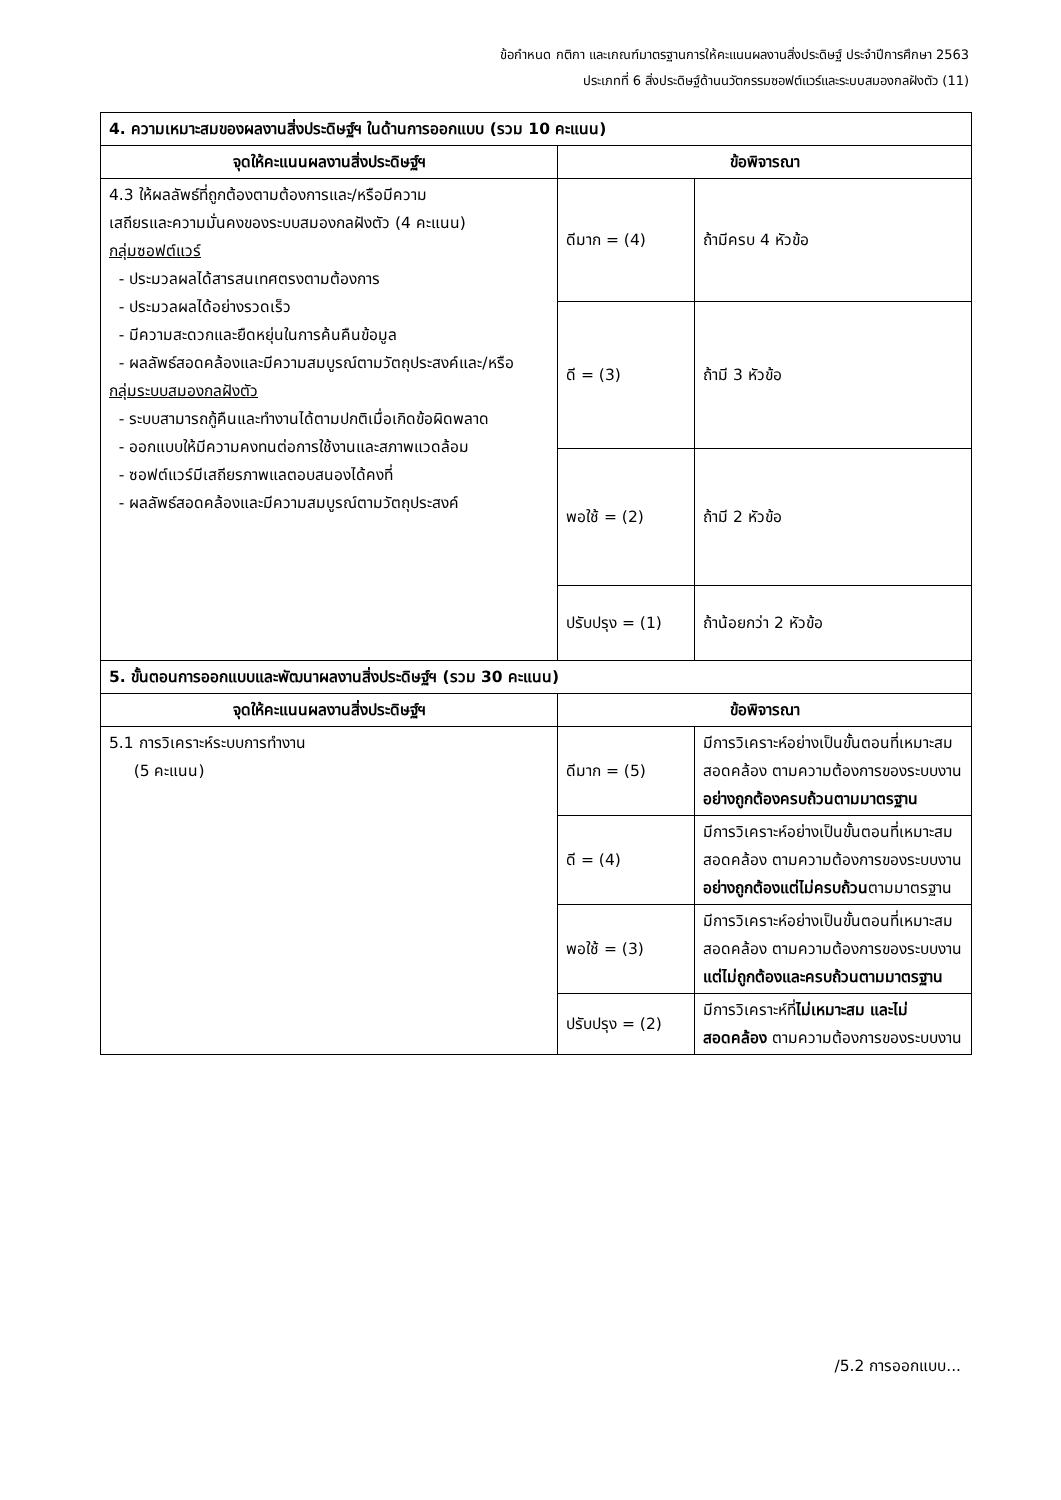ข้อกำหนด กติกา และเกณฑ์มาตรฐานการให้คะแนนผลงานสิ่งประดิษฐ์ ประจำปีการศึกษา 2563
ประเภทที่ 6 สิ่งประดิษฐ์ด้านนวัตกรรมซอฟต์แวร์และระบบสมองกลฝังตัว (11)
| 4. ความเหมาะสมของผลงานสิ่งประดิษฐ์ฯ ในด้านการออกแบบ (รวม 10 คะแนน) | | |
| จุดให้คะแนนผลงานสิ่งประดิษฐ์ฯ | ข้อพิจารณา | |
| 4.3 ให้ผลลัพธ์ที่ถูกต้องตามต้องการและ/หรือมีความ เสถียรและความมั่นคงของระบบสมองกลฝังตัว (4 คะแนน) กลุ่มซอฟต์แวร์ - ประมวลผลได้สารสนเทศตรงตามต้องการ - ประมวลผลได้อย่างรวดเร็ว - มีความสะดวกและยืดหยุ่นในการค้นคืนข้อมูล - ผลลัพธ์สอดคล้องและมีความสมบูรณ์ตามวัตถุประสงค์และ/หรือ กลุ่มระบบสมองกลฝังตัว - ระบบสามารถกู้คืนและทำงานได้ตามปกติเมื่อเกิดข้อผิดพลาด - ออกแบบให้มีความคงทนต่อการใช้งานและสภาพแวดล้อม - ซอฟต์แวร์มีเสถียรภาพแลตอบสนองได้คงที่ - ผลลัพธ์สอดคล้องและมีความสมบูรณ์ตามวัตถุประสงค์ | ดีมาก = (4) | ถ้ามีครบ 4 หัวข้อ |
| | ดี = (3) | ถ้ามี 3 หัวข้อ |
| | พอใช้ = (2) | ถ้ามี 2 หัวข้อ |
| | ปรับปรุง = (1) | ถ้าน้อยกว่า 2 หัวข้อ |
| 5. ขั้นตอนการออกแบบและพัฒนาผลงานสิ่งประดิษฐ์ฯ (รวม 30 คะแนน) | | |
| จุดให้คะแนนผลงานสิ่งประดิษฐ์ฯ | ข้อพิจารณา | |
| 5.1 การวิเคราะห์ระบบการทำงาน (5 คะแนน) | ดีมาก = (5) | มีการวิเคราะห์อย่างเป็นขั้นตอนที่เหมาะสม สอดคล้อง ตามความต้องการของระบบงาน อย่างถูกต้องครบถ้วนตามมาตรฐาน |
| | ดี = (4) | มีการวิเคราะห์อย่างเป็นขั้นตอนที่เหมาะสม สอดคล้อง ตามความต้องการของระบบงาน อย่างถูกต้องแต่ไม่ครบถ้วน ตามมาตรฐาน |
| | พอใช้ = (3) | มีการวิเคราะห์อย่างเป็นขั้นตอนที่เหมาะสม สอดคล้อง ตามความต้องการของระบบงาน แต่ไม่ถูกต้องและครบถ้วนตามมาตรฐาน |
| | ปรับปรุง = (2) | มีการวิเคราะห์ที่ ไม่เหมาะสม และไม่สอดคล้อง ตามความต้องการของระบบงาน |
/5.2 การออกแบบ...